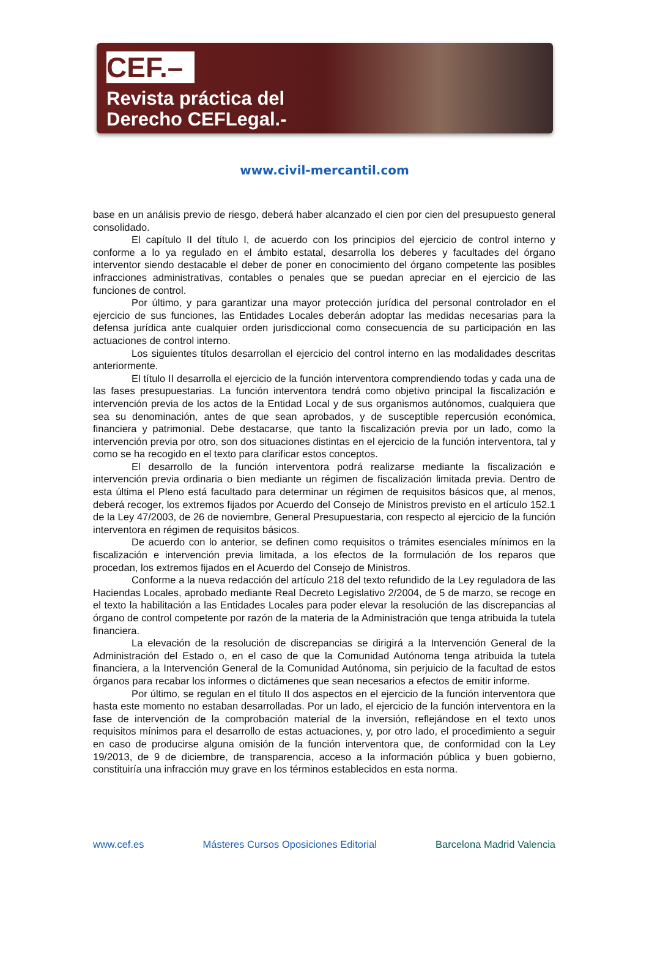CEF.–
Revista práctica del
Derecho CEFLegal.-
www.civil-mercantil.com
base en un análisis previo de riesgo, deberá haber alcanzado el cien por cien del presupuesto general consolidado.
El capítulo II del título I, de acuerdo con los principios del ejercicio de control interno y conforme a lo ya regulado en el ámbito estatal, desarrolla los deberes y facultades del órgano interventor siendo destacable el deber de poner en conocimiento del órgano competente las posibles infracciones administrativas, contables o penales que se puedan apreciar en el ejercicio de las funciones de control.
Por último, y para garantizar una mayor protección jurídica del personal controlador en el ejercicio de sus funciones, las Entidades Locales deberán adoptar las medidas necesarias para la defensa jurídica ante cualquier orden jurisdiccional como consecuencia de su participación en las actuaciones de control interno.
Los siguientes títulos desarrollan el ejercicio del control interno en las modalidades descritas anteriormente.
El título II desarrolla el ejercicio de la función interventora comprendiendo todas y cada una de las fases presupuestarias. La función interventora tendrá como objetivo principal la fiscalización e intervención previa de los actos de la Entidad Local y de sus organismos autónomos, cualquiera que sea su denominación, antes de que sean aprobados, y de susceptible repercusión económica, financiera y patrimonial. Debe destacarse, que tanto la fiscalización previa por un lado, como la intervención previa por otro, son dos situaciones distintas en el ejercicio de la función interventora, tal y como se ha recogido en el texto para clarificar estos conceptos.
El desarrollo de la función interventora podrá realizarse mediante la fiscalización e intervención previa ordinaria o bien mediante un régimen de fiscalización limitada previa. Dentro de esta última el Pleno está facultado para determinar un régimen de requisitos básicos que, al menos, deberá recoger, los extremos fijados por Acuerdo del Consejo de Ministros previsto en el artículo 152.1 de la Ley 47/2003, de 26 de noviembre, General Presupuestaria, con respecto al ejercicio de la función interventora en régimen de requisitos básicos.
De acuerdo con lo anterior, se definen como requisitos o trámites esenciales mínimos en la fiscalización e intervención previa limitada, a los efectos de la formulación de los reparos que procedan, los extremos fijados en el Acuerdo del Consejo de Ministros.
Conforme a la nueva redacción del artículo 218 del texto refundido de la Ley reguladora de las Haciendas Locales, aprobado mediante Real Decreto Legislativo 2/2004, de 5 de marzo, se recoge en el texto la habilitación a las Entidades Locales para poder elevar la resolución de las discrepancias al órgano de control competente por razón de la materia de la Administración que tenga atribuida la tutela financiera.
La elevación de la resolución de discrepancias se dirigirá a la Intervención General de la Administración del Estado o, en el caso de que la Comunidad Autónoma tenga atribuida la tutela financiera, a la Intervención General de la Comunidad Autónoma, sin perjuicio de la facultad de estos órganos para recabar los informes o dictámenes que sean necesarios a efectos de emitir informe.
Por último, se regulan en el título II dos aspectos en el ejercicio de la función interventora que hasta este momento no estaban desarrolladas. Por un lado, el ejercicio de la función interventora en la fase de intervención de la comprobación material de la inversión, reflejándose en el texto unos requisitos mínimos para el desarrollo de estas actuaciones, y, por otro lado, el procedimiento a seguir en caso de producirse alguna omisión de la función interventora que, de conformidad con la Ley 19/2013, de 9 de diciembre, de transparencia, acceso a la información pública y buen gobierno, constituiría una infracción muy grave en los términos establecidos en esta norma.
www.cef.es Másteres Cursos Oposiciones Editorial Barcelona Madrid Valencia